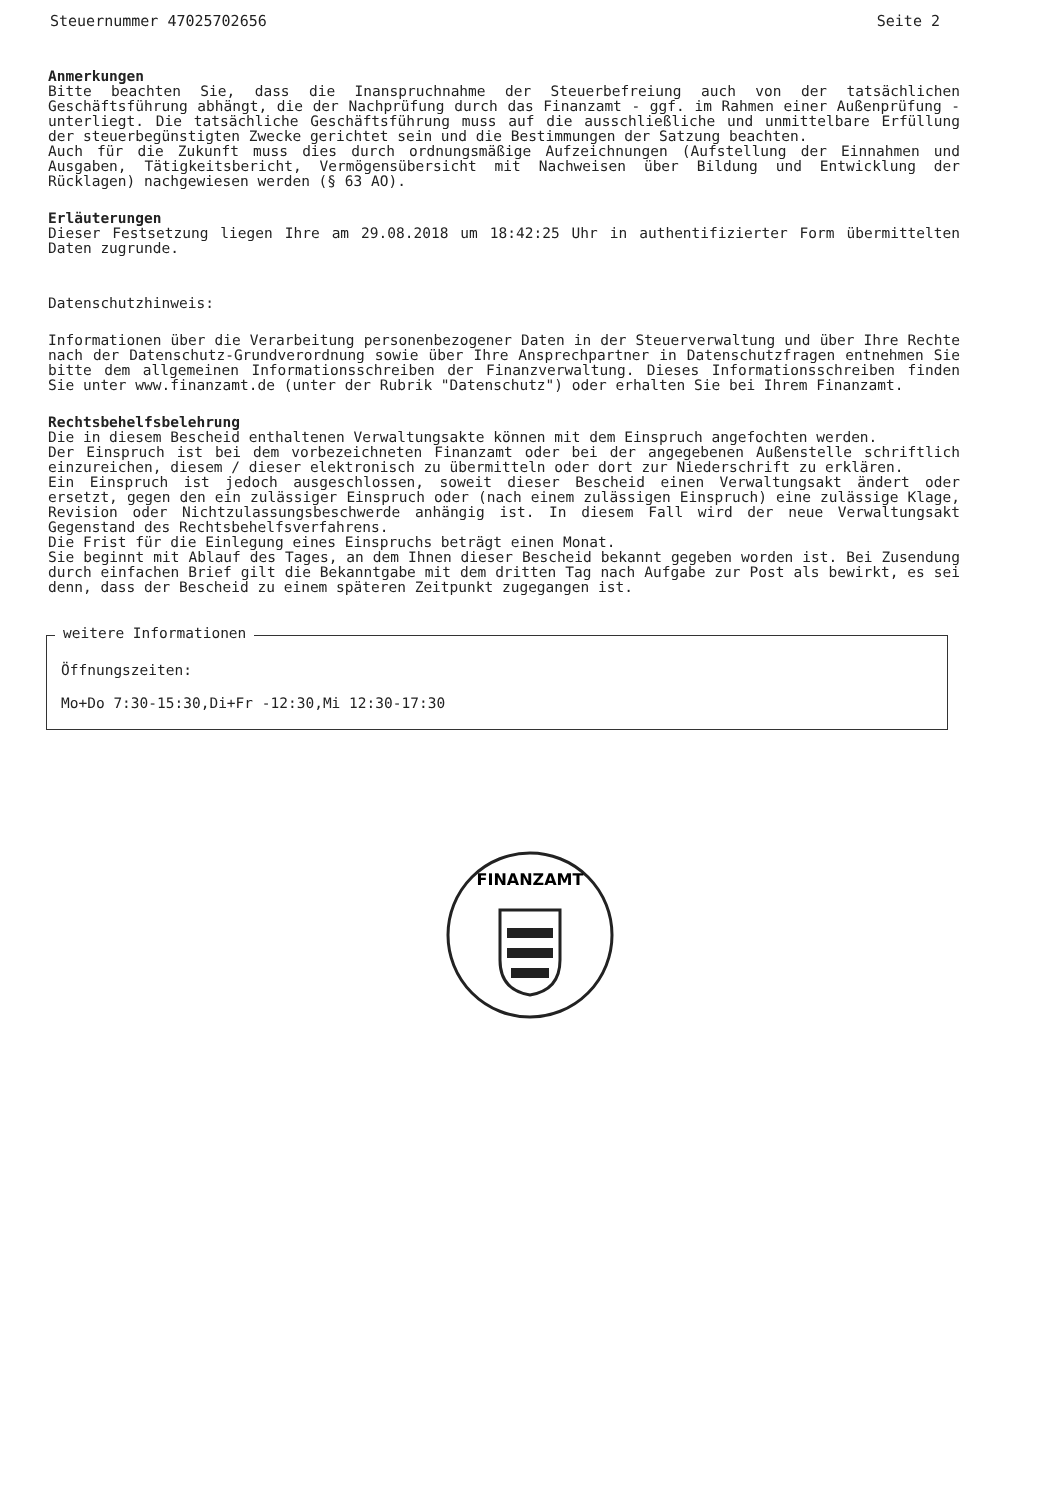Steuernummer 47025702656 Seite 2
Anmerkungen
Bitte beachten Sie, dass die Inanspruchnahme der Steuerbefreiung auch von der tatsächlichen Geschäftsführung abhängt, die der Nachprüfung durch das Finanzamt - ggf. im Rahmen einer Außenprüfung - unterliegt. Die tatsächliche Geschäftsführung muss auf die ausschließliche und unmittelbare Erfüllung der steuerbegünstigten Zwecke gerichtet sein und die Bestimmungen der Satzung beachten.
Auch für die Zukunft muss dies durch ordnungsmäßige Aufzeichnungen (Aufstellung der Einnahmen und Ausgaben, Tätigkeitsbericht, Vermögensübersicht mit Nachweisen über Bildung und Entwicklung der Rücklagen) nachgewiesen werden (§ 63 AO).
Erläuterungen
Dieser Festsetzung liegen Ihre am 29.08.2018 um 18:42:25 Uhr in authentifizierter Form übermittelten Daten zugrunde.
Datenschutzhinweis:
Informationen über die Verarbeitung personenbezogener Daten in der Steuerverwaltung und über Ihre Rechte nach der Datenschutz-Grundverordnung sowie über Ihre Ansprechpartner in Datenschutzfragen entnehmen Sie bitte dem allgemeinen Informationsschreiben der Finanzverwaltung. Dieses Informationsschreiben finden Sie unter www.finanzamt.de (unter der Rubrik "Datenschutz") oder erhalten Sie bei Ihrem Finanzamt.
Rechtsbehelfsbelehrung
Die in diesem Bescheid enthaltenen Verwaltungsakte können mit dem Einspruch angefochten werden.
Der Einspruch ist bei dem vorbezeichneten Finanzamt oder bei der angegebenen Außenstelle schriftlich einzureichen, diesem / dieser elektronisch zu übermitteln oder dort zur Niederschrift zu erklären.
Ein Einspruch ist jedoch ausgeschlossen, soweit dieser Bescheid einen Verwaltungsakt ändert oder ersetzt, gegen den ein zulässiger Einspruch oder (nach einem zulässigen Einspruch) eine zulässige Klage, Revision oder Nichtzulassungsbeschwerde anhängig ist. In diesem Fall wird der neue Verwaltungsakt Gegenstand des Rechtsbehelfsverfahrens.
Die Frist für die Einlegung eines Einspruchs beträgt einen Monat.
Sie beginnt mit Ablauf des Tages, an dem Ihnen dieser Bescheid bekannt gegeben worden ist. Bei Zusendung durch einfachen Brief gilt die Bekanntgabe mit dem dritten Tag nach Aufgabe zur Post als bewirkt, es sei denn, dass der Bescheid zu einem späteren Zeitpunkt zugegangen ist.
weitere Informationen
Öffnungszeiten:
Mo+Do 7:30-15:30,Di+Fr -12:30,Mi 12:30-17:30
FINANZAMT